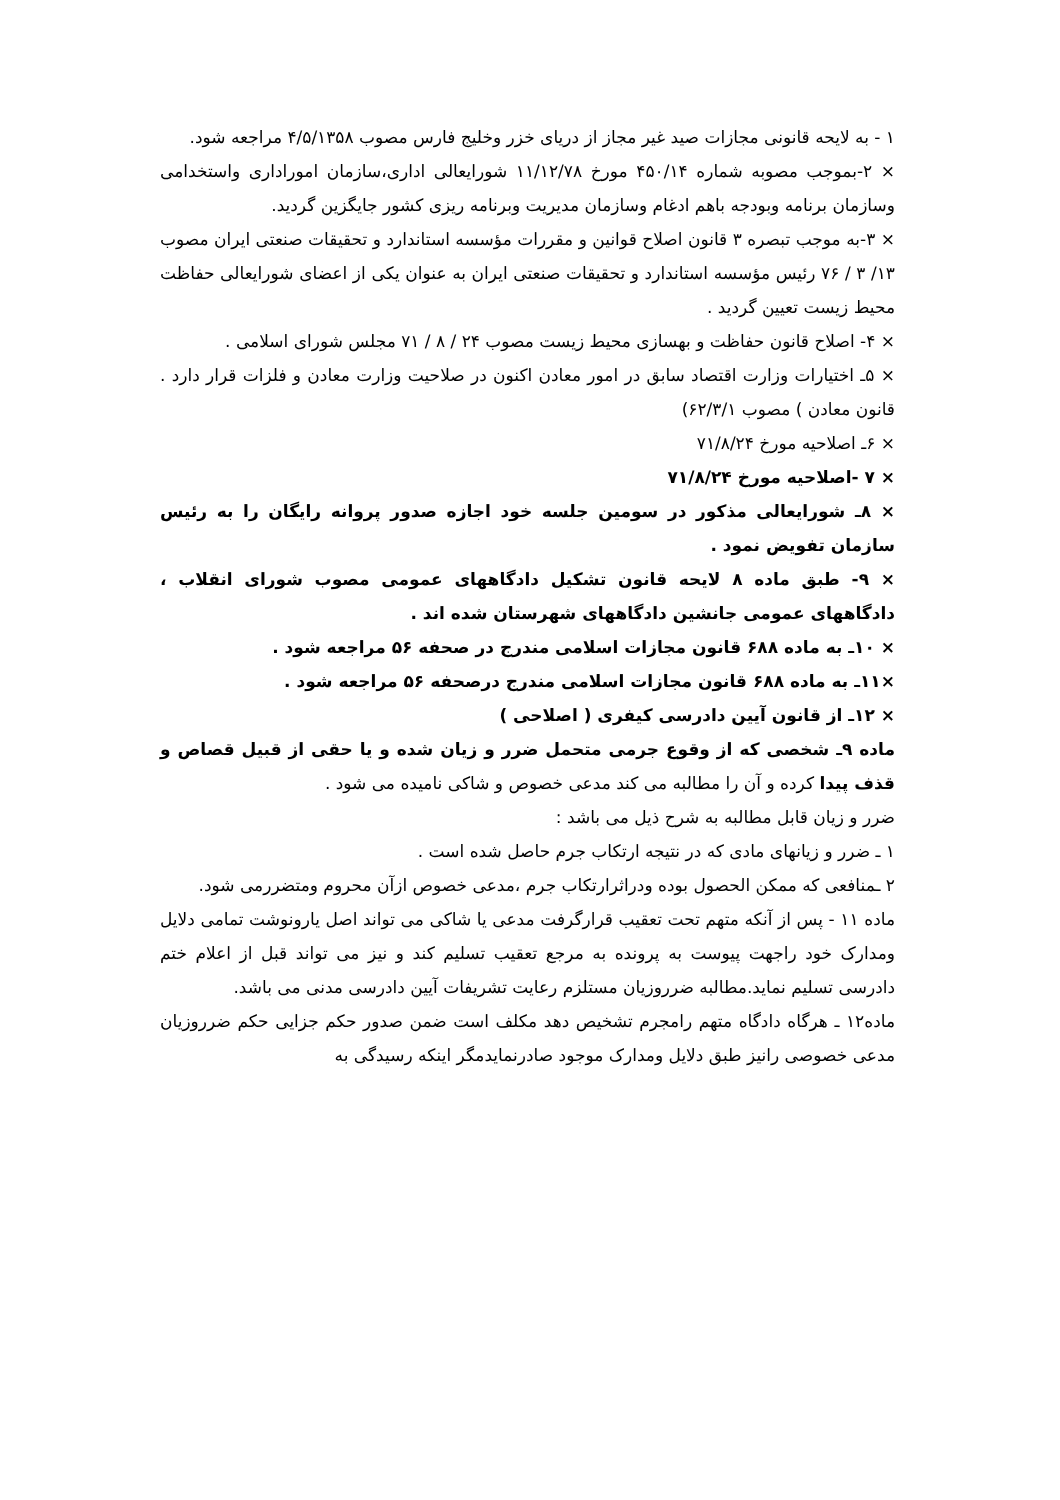۱ - به لایحه قانونی مجازات صید غیر مجاز از دریای خزر وخلیج فارس مصوب ۴/۵/۱۳۵۸ مراجعه شود.
× ۲-بموجب مصوبه شماره ۴۵۰/۱۴ مورخ ۱۱/۱۲/۷۸ شورایعالی اداری،سازمان امورادارى واستخدامى وسازمان برنامه وبودجه باهم ادغام وسازمان مدیریت وبرنامه ریزی کشور جایگزین گردید.
× ۳-به موجب تبصره ۳ قانون اصلاح قوانین و مقررات مؤسسه استاندارد و تحقیقات صنعتی ایران مصوب ۱۳/ ۳ / ۷۶ رئیس مؤسسه استاندارد و تحقیقات صنعتی ایران به عنوان یکی از اعضای شورایعالی حفاظت محیط زیست تعیین گردید .
× ۴- اصلاح قانون حفاظت و بهسازی محیط زیست مصوب ۲۴ / ۸ / ۷۱ مجلس شورای اسلامی .
× ۵ـ اختیارات وزارت اقتصاد سابق در امور معادن اکنون در صلاحیت وزارت معادن و فلزات قرار دارد . قانون معادن ) مصوب ۶۲/۳/۱)
× ۶ـ اصلاحیه مورخ ۷۱/۸/۲۴
× ۷ -اصلاحیه مورخ ۷۱/۸/۲۴
× ۸ـ شورایعالی مذکور در سومین جلسه خود اجازه صدور پروانه رایگان را به رئیس سازمان تفویض نمود .
× ۹- طبق ماده ۸ لایحه قانون تشکیل دادگاههای عمومی مصوب شورای انقلاب ، دادگاههای عمومی جانشین دادگاههای شهرستان شده اند .
× ۱۰ـ به ماده ۶۸۸ قانون مجازات اسلامی مندرج در صحفه ۵۶ مراجعه شود .
×۱۱ـ به ماده ۶۸۸ قانون مجازات اسلامی مندرج درصحفه ۵۶ مراجعه شود .
× ۱۲ـ از قانون آیین دادرسی کیفری ( اصلاحی )
ماده ۹ـ شخصی که از وقوع جرمی متحمل ضرر و زیان شده و یا حقی از قبیل قصاص و قذف پیدا کرده و آن را مطالبه می کند مدعی خصوص و شاکی نامیده می شود .
ضرر و زیان قابل مطالبه به شرح ذیل می باشد :
۱ ـ ضرر و زیانهای مادی که در نتیجه ارتکاب جرم حاصل شده است .
۲ ـمنافعی که ممکن الحصول بوده ودراثرارتکاب جرم ،مدعی خصوص ازآن محروم ومتضررمی شود.
ماده ۱۱ - پس از آنکه متهم تحت تعقیب قرارگرفت مدعی یا شاکی می تواند اصل یارونوشت تمامی دلایل ومدارک خود راجهت پیوست به پرونده به مرجع تعقیب تسلیم کند و نیز می تواند قبل از اعلام ختم دادرسی تسلیم نماید.مطالبه ضرروزیان مستلزم رعایت تشریفات آیین دادرسی مدنی می باشد.
ماده۱۲ ـ هرگاه دادگاه متهم رامجرم تشخیص دهد مکلف است ضمن صدور حکم جزایی حکم ضرروزیان مدعی خصوصی رانیز طبق دلایل ومدارک موجود صادرنمایدمگر اینکه رسیدگی به